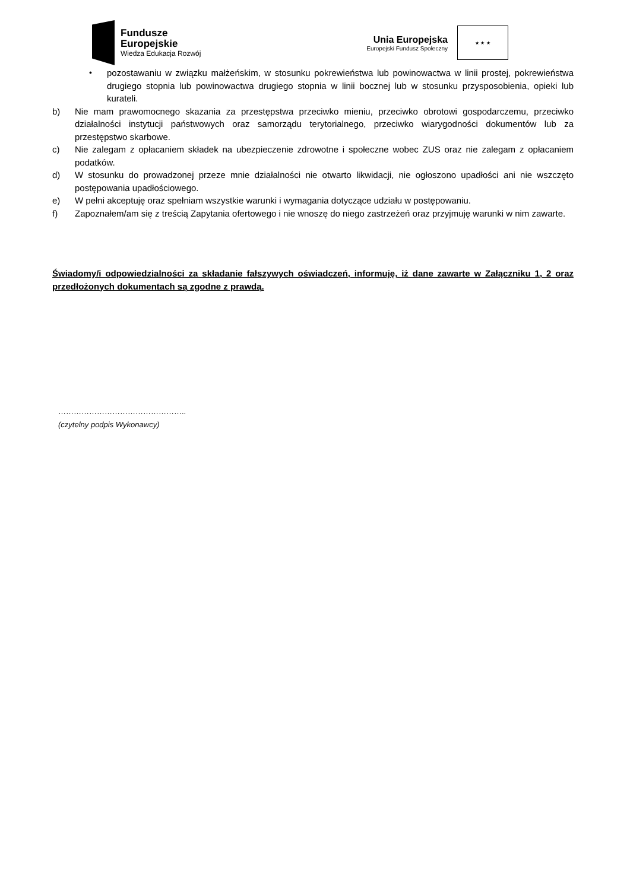Fundusze
Europejskie
Wiedza Edukacja Rozwój
Unia Europejska
Europejski Fundusz Społeczny
★ ★ ★
• pozostawaniu w związku małżeńskim, w stosunku pokrewieństwa lub powinowactwa w linii prostej, pokrewieństwa drugiego stopnia lub powinowactwa drugiego stopnia w linii bocznej lub w stosunku przysposobienia, opieki lub kurateli.
b) Nie mam prawomocnego skazania za przestępstwa przeciwko mieniu, przeciwko obrotowi gospodarczemu, przeciwko działalności instytucji państwowych oraz samorządu terytorialnego, przeciwko wiarygodności dokumentów lub za przestępstwo skarbowe.
c) Nie zalegam z opłacaniem składek na ubezpieczenie zdrowotne i społeczne wobec ZUS oraz nie zalegam z opłacaniem podatków.
d) W stosunku do prowadzonej przeze mnie działalności nie otwarto likwidacji, nie ogłoszono upadłości ani nie wszczęto postępowania upadłościowego.
e) W pełni akceptuję oraz spełniam wszystkie warunki i wymagania dotyczące udziału w postępowaniu.
f) Zapoznałem/am się z treścią Zapytania ofertowego i nie wnoszę do niego zastrzeżeń oraz przyjmuję warunki w nim zawarte.
Świadomy/i odpowiedzialności za składanie fałszywych oświadczeń, informuję, iż dane zawarte w Załączniku 1, 2 oraz przedłożonych dokumentach są zgodne z prawdą.
…………………………………………..
(czytelny podpis Wykonawcy)